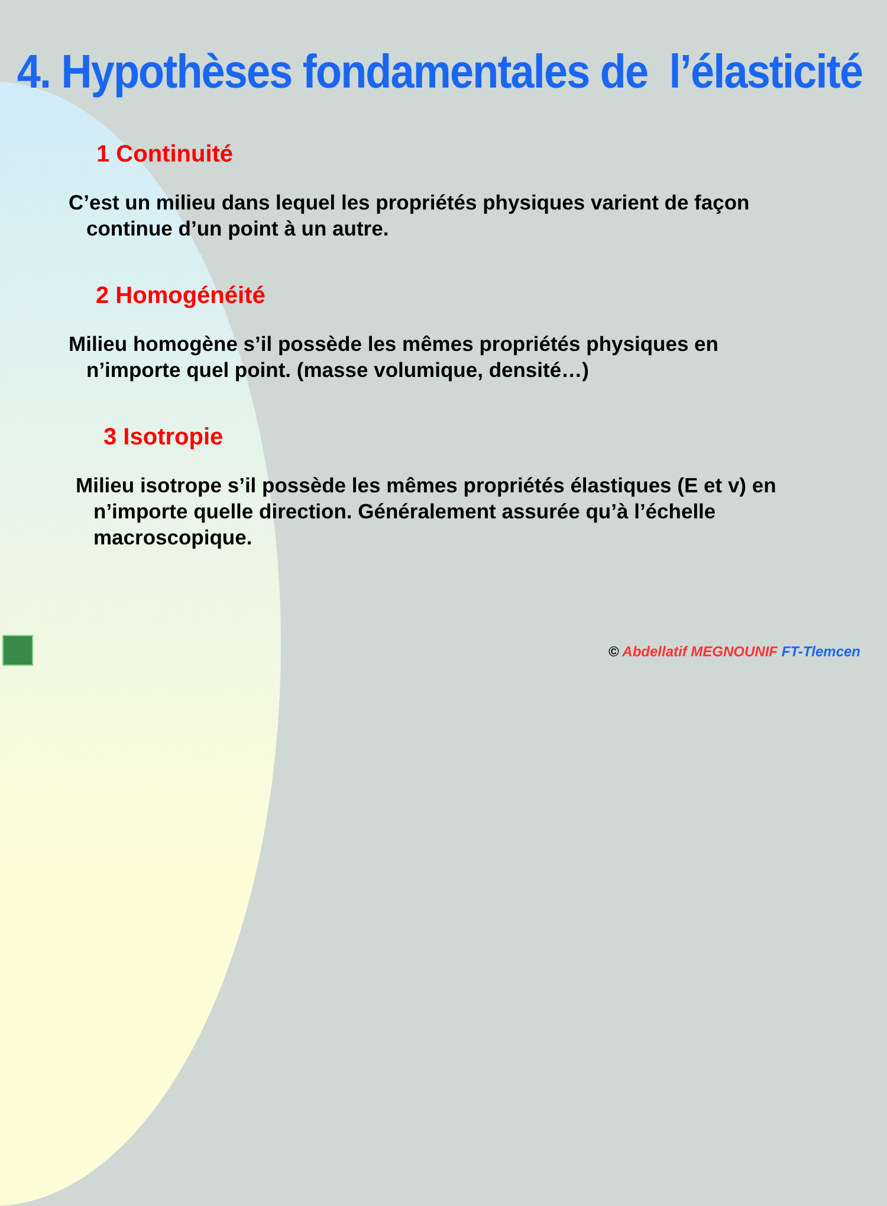4. Hypothèses fondamentales de l’élasticité
1 Continuité
C’est un milieu dans lequel les propriétés physiques varient de façon continue d’un point à un autre.
2 Homogénéité
Milieu homogène s’il possède les mêmes propriétés physiques en n’importe quel point. (masse volumique, densité…)
3 Isotropie
Milieu isotrope s’il possède les mêmes propriétés élastiques (E et v) en n’importe quelle direction. Généralement assurée qu’à l’échelle macroscopique.
© Abdellatif MEGNOUNIF FT-Tlemcen